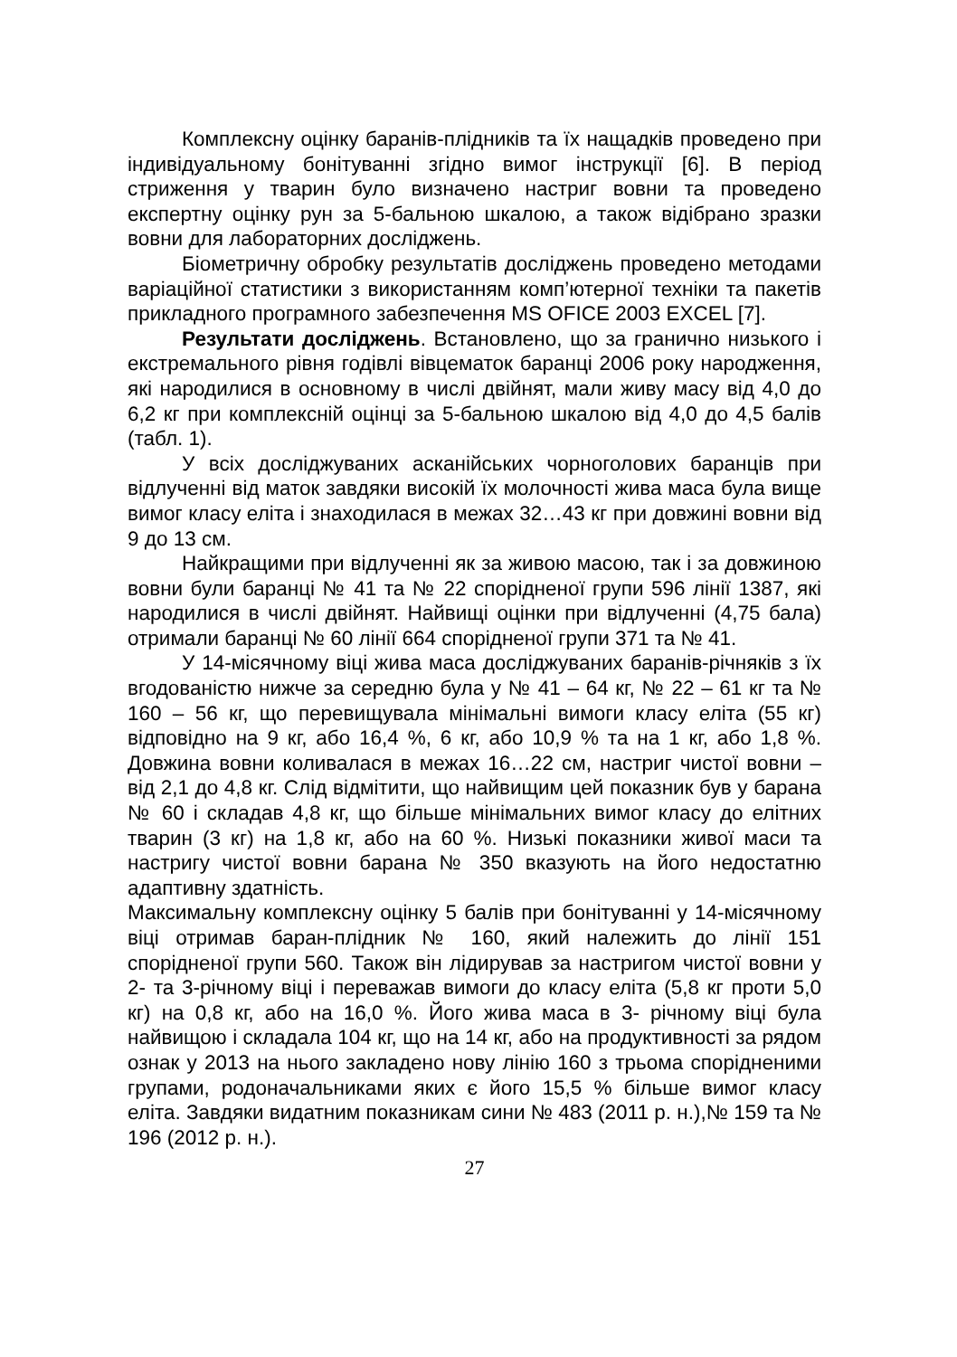Комплексну оцінку баранів-плідників та їх нащадків проведено при індивідуальному бонітуванні згідно вимог інструкції [6]. В період стриження у тварин було визначено настриг вовни та проведено експертну оцінку рун за 5-бальною шкалою, а також відібрано зразки вовни для лабораторних досліджень.
Біометричну обробку результатів досліджень проведено методами варіаційної статистики з використанням комп’ютерної техніки та пакетів прикладного програмного забезпечення MS OFICE 2003 EXCEL [7].
Результати досліджень. Встановлено, що за гранично низького і екстремального рівня годівлі вівцематок баранці 2006 року народження, які народилися в основному в числі двійнят, мали живу масу від 4,0 до 6,2 кг при комплексній оцінці за 5-бальною шкалою від 4,0 до 4,5 балів (табл. 1).
У всіх досліджуваних асканійських чорноголових баранців при відлученні від маток завдяки високій їх молочності жива маса була вище вимог класу еліта і знаходилася в межах 32…43 кг при довжині вовни від 9 до 13 см.
Найкращими при відлученні як за живою масою, так і за довжиною вовни були баранці № 41 та № 22 спорідненої групи 596 лінії 1387, які народилися в числі двійнят. Найвищі оцінки при відлученні (4,75 бала) отримали баранці № 60 лінії 664 спорідненої групи 371 та № 41.
У 14-місячному віці жива маса досліджуваних баранів-річняків з їх вгодованістю нижче за середню була у № 41 – 64 кг, № 22 – 61 кг та № 160 – 56 кг, що перевищувала мінімальні вимоги класу еліта (55 кг) відповідно на 9 кг, або 16,4 %, 6 кг, або 10,9 % та на 1 кг, або 1,8 %. Довжина вовни коливалася в межах 16…22 см, настриг чистої вовни – від 2,1 до 4,8 кг. Слід відмітити, що найвищим цей показник був у барана № 60 і складав 4,8 кг, що більше мінімальних вимог класу до елітних тварин (3 кг) на 1,8 кг, або на 60 %. Низькі показники живої маси та настригу чистої вовни барана № 350 вказують на його недостатню адаптивну здатність.
Максимальну комплексну оцінку 5 балів при бонітуванні у 14-місячному віці отримав баран-плідник № 160, який належить до лінії 151 спорідненої групи 560. Також він лідирував за настригом чистої вовни у 2- та 3-річному віці і переважав вимоги до класу еліта (5,8 кг проти 5,0 кг) на 0,8 кг, або на 16,0 %. Його жива маса в 3- річному віці була найвищою і складала 104 кг, що на 14 кг, або на продуктивності за рядом ознак у 2013 на нього закладено нову лінію 160 з трьома спорідненими групами, родоначальниками яких є його 15,5 % більше вимог класу еліта. Завдяки видатним показникам сини № 483 (2011 р. н.),№ 159 та № 196 (2012 р. н.).
27